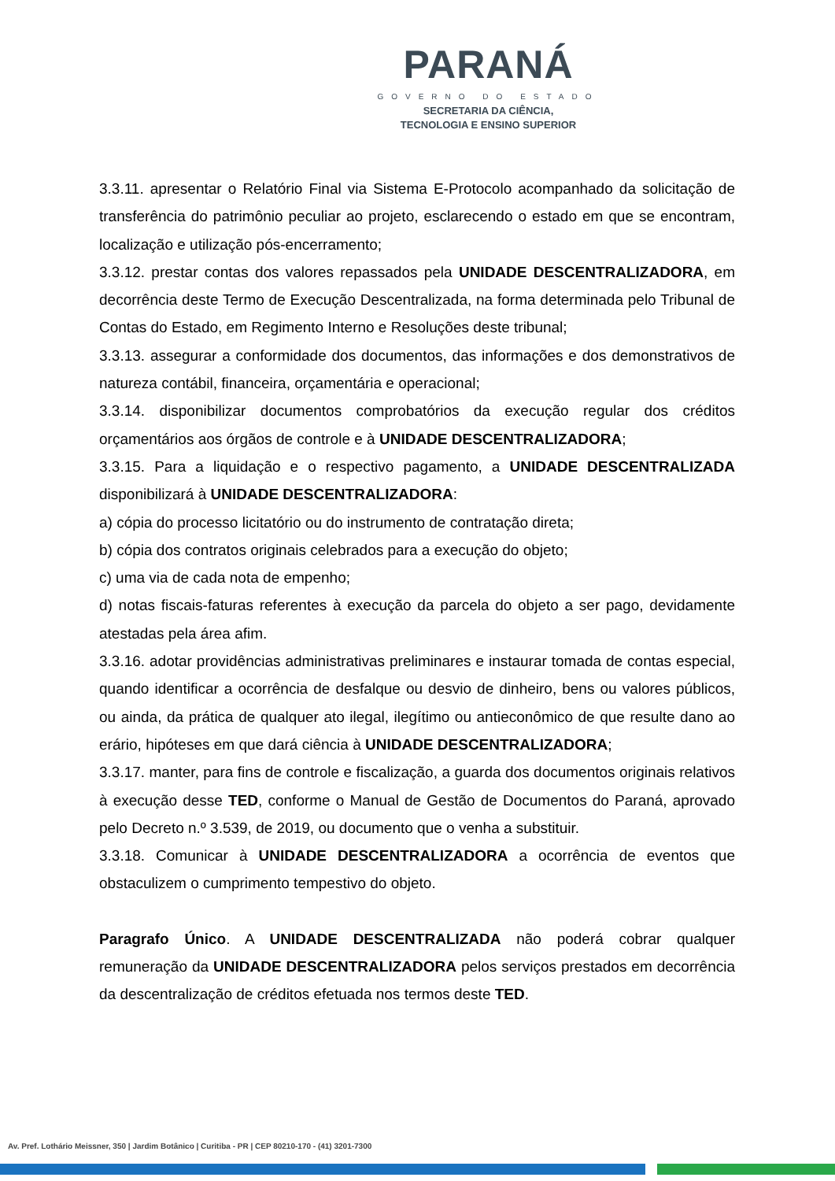PARANÁ
GOVERNO DO ESTADO
SECRETARIA DA CIÊNCIA,
TECNOLOGIA E ENSINO SUPERIOR
3.3.11. apresentar o Relatório Final via Sistema E-Protocolo acompanhado da solicitação de transferência do patrimônio peculiar ao projeto, esclarecendo o estado em que se encontram, localização e utilização pós-encerramento;
3.3.12. prestar contas dos valores repassados pela UNIDADE DESCENTRALIZADORA, em decorrência deste Termo de Execução Descentralizada, na forma determinada pelo Tribunal de Contas do Estado, em Regimento Interno e Resoluções deste tribunal;
3.3.13. assegurar a conformidade dos documentos, das informações e dos demonstrativos de natureza contábil, financeira, orçamentária e operacional;
3.3.14. disponibilizar documentos comprobatórios da execução regular dos créditos orçamentários aos órgãos de controle e à UNIDADE DESCENTRALIZADORA;
3.3.15. Para a liquidação e o respectivo pagamento, a UNIDADE DESCENTRALIZADA disponibilizará à UNIDADE DESCENTRALIZADORA:
a) cópia do processo licitatório ou do instrumento de contratação direta;
b) cópia dos contratos originais celebrados para a execução do objeto;
c) uma via de cada nota de empenho;
d) notas fiscais-faturas referentes à execução da parcela do objeto a ser pago, devidamente atestadas pela área afim.
3.3.16. adotar providências administrativas preliminares e instaurar tomada de contas especial, quando identificar a ocorrência de desfalque ou desvio de dinheiro, bens ou valores públicos, ou ainda, da prática de qualquer ato ilegal, ilegítimo ou antieconômico de que resulte dano ao erário, hipóteses em que dará ciência à UNIDADE DESCENTRALIZADORA;
3.3.17. manter, para fins de controle e fiscalização, a guarda dos documentos originais relativos à execução desse TED, conforme o Manual de Gestão de Documentos do Paraná, aprovado pelo Decreto n.º 3.539, de 2019, ou documento que o venha a substituir.
3.3.18. Comunicar à UNIDADE DESCENTRALIZADORA a ocorrência de eventos que obstaculizem o cumprimento tempestivo do objeto.
Paragrafo Único. A UNIDADE DESCENTRALIZADA não poderá cobrar qualquer remuneração da UNIDADE DESCENTRALIZADORA pelos serviços prestados em decorrência da descentralização de créditos efetuada nos termos deste TED.
Av. Pref. Lothário Meissner, 350 | Jardim Botânico | Curitiba - PR | CEP 80210-170 - (41) 3201-7300